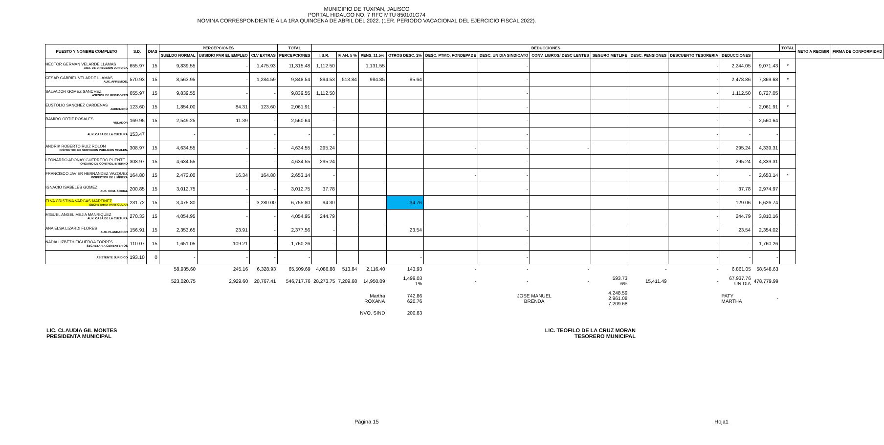MUNICIPIO DE TUXPAN, JALISCO
PORTAL HIDALGO NO. 7 RFC MTU 850101G74
NOMINA CORRESPONDIENTE A LA 1RA QUINCENA DE ABRIL DEL 2022. (1ER. PERIODO VACACIONAL DEL EJERCICIO FISCAL 2022).
| PUESTO Y NOMBRE COMPLETO | S.D. | DIAS | PERCEPCIONES | | | TOTAL | DEDUCCIONES | | | | | | | | | | | | TOTAL | NETO A RECIBIR | FIRMA DE CONFORMIDAD |
| --- | --- | --- | --- | --- | --- | --- | --- | --- | --- | --- | --- | --- | --- | --- | --- | --- | --- | --- | --- | --- | --- |
| | | | SUELDO NORMAL | UBSIDIO PAR EL EMPLEO | CLV EXTRAS | PERCEPCIONES | I.S.R. | F. AH. 5 % | PENS. 11.5% | OTROS DESC. 2% | DESC. PTMO. FONDEPADE | DESC. UN DIA SINDICATO | CONV. LIBROS/ DESC LENTES | SEGURO METLIFE | DESC. PENSIONES | DESCUENTO TESORERIA | DEDUCCIONES | | | | |
| HECTOR GERMAN VELARDE LLAMAS AUX. DE DIRECCION JURIDICA | 655.97 | 15 | 9,839.55 | - | 1,475.93 | 11,315.48 | 1,112.50 | | 1,131.55 | | | - | | | | - | 2,244.05 | 9,071.43 | * | | |
| CESAR GABRIEL VELARDE LLAMAS AUX. APREMIOS. | 570.93 | 15 | 8,563.95 | - | 1,284.59 | 9,848.54 | 894.53 | 513.84 | 984.85 | 85.64 | | - | | | | - | 2,478.86 | 7,369.68 | * | | |
| SALVADOR GOMEZ SANCHEZ ASESOR DE REGIDORES | 655.97 | 15 | 9,839.55 | - | - | 9,839.55 | 1,112.50 | | | | | - | | | | - | 1,112.50 | 8,727.05 | | | |
| EUSTOLIO SANCHEZ CARDENAS JARDINERO | 123.60 | 15 | 1,854.00 | 84.31 | 123.60 | 2,061.91 | - | | | | | - | | | | - | - | 2,061.91 | * | | |
| RAMIRO ORTIZ ROSALES VELADOR | 169.95 | 15 | 2,549.25 | 11.39 | - | 2,560.64 | - | | | | | - | | | | - | - | 2,560.64 | | | |
| AUX. CASA DE LA CULTURA | 153.47 | | - | | - | - | - | | | | | - | | | | - | - | - | | | |
| ANDRIK ROBERTO RUIZ ROLON INSPECTOR DE SERVICIOS PUBLICOS MPALES. | 308.97 | 15 | 4,634.55 | - | - | 4,634.55 | 295.24 | | | | - | - | - | | | - | 295.24 | 4,339.31 | | | |
| LEONARDO ADONAY GUERRERO PUENTE ORGANO DE CONTROL INTERNO | 308.97 | 15 | 4,634.55 | - | - | 4,634.55 | 295.24 | | | | | - | | | | - | 295.24 | 4,339.31 | | | |
| FRANCISCO JAVIER HERNANDEZ VAZQUEZ INSPECTOR DE LIMPIEZA | 164.80 | 15 | 2,472.00 | 16.34 | 164.80 | 2,653.14 | - | | | | - | - | | | | - | - | 2,653.14 | * | | |
| IGNACIO ISABELES GOMEZ AUX. COM. SOCIAL | 200.85 | 15 | 3,012.75 | - | - | 3,012.75 | 37.78 | | | | | - | | | | - | 37.78 | 2,974.97 | | | |
| ELVA CRISTINA VARGAS MARTINEZ SECRETARIA PARTICULAR | 231.72 | 15 | 3,475.80 | - | 3,280.00 | 6,755.80 | 94.30 | | | 34.76 | | - | | | | - | 129.06 | 6,626.74 | | | |
| MIGUEL ANGEL MEJIA MANRIQUEZ AUX. CASA DE LA CULTURA | 270.33 | 15 | 4,054.95 | - | - | 4,054.95 | 244.79 | | | | | - | | | | - | 244.79 | 3,810.16 | | | |
| ANA ELSA LIZARDI FLORES AUX. PLANEACION | 156.91 | 15 | 2,353.65 | 23.91 | - | 2,377.56 | - | | | 23.54 | | - | | | | - | 23.54 | 2,354.02 | | | |
| NADIA LIZBETH FIGUEROA TORRES SECRETARIA CEMENTERIOS | 110.07 | 15 | 1,651.05 | 109.21 | - | 1,760.26 | - | | | | | - | | | | - | - | 1,760.26 | | | |
| ASISTENTE JURIDICO | 193.10 | 0 | - | - | - | - | | | | - | | - | | | | - | - | - | | | |
| | | | 58,935.60 | 245.16 | 6,328.93 | 65,509.69 | 4,086.88 | 513.84 | 2,116.40 | 143.93 | - | - | - | | - | - | 6,861.05 | 58,648.63 | | | |
| | | | 523,020.75 | 2,929.60 | 20,767.41 | 546,717.76 | 28,273.75 | 7,209.68 | 14,950.09 | 1,499.03 1% | - | - | - | 593.73 6% | 15,411.49 | - | 67,937.76 UN DIA | 478,779.99 | | | |
| | | | | | | | | | Martha ROXANA | 742.86 620.76 | | JOSE MANUEL BRENDA | | 4,248.59 2,961.08 7,209.68 | | | PATY MARTHA | - | | | |
| | | | | | | | | | NVO. SIND | 200.83 | | | | | | | | | | | |
LIC. CLAUDIA GIL MONTES
PRESIDENTA MUNICIPAL
LIC. TEOFILO DE LA CRUZ MORAN
TESORERO MUNICIPAL
Página 15 Hoja1